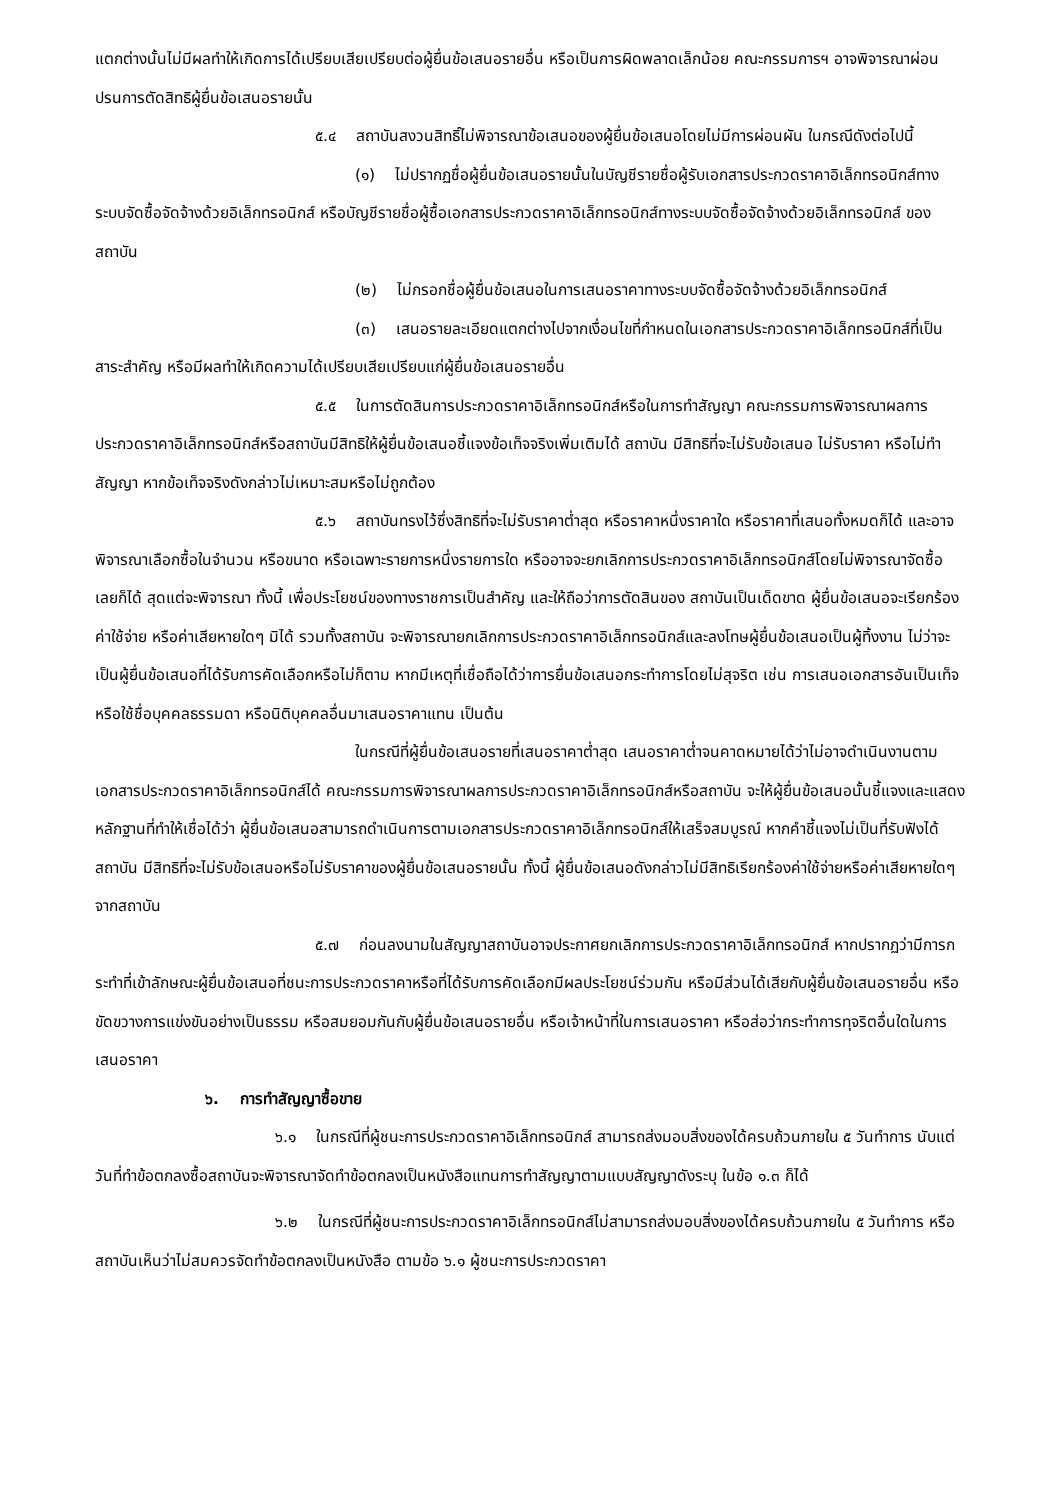แตกต่างนั้นไม่มีผลทำให้เกิดการได้เปรียบเสียเปรียบต่อผู้ยื่นข้อเสนอรายอื่น หรือเป็นการผิดพลาดเล็กน้อย คณะกรรมการฯ อาจพิจารณาผ่อนปรนการตัดสิทธิผู้ยื่นข้อเสนอรายนั้น
๕.๔ สถาบันสงวนสิทธิ์ไม่พิจารณาข้อเสนอของผู้ยื่นข้อเสนอโดยไม่มีการผ่อนผัน ในกรณีดังต่อไปนี้
(๑) ไม่ปรากฏชื่อผู้ยื่นข้อเสนอรายนั้นในบัญชีรายชื่อผู้รับเอกสารประกวดราคาอิเล็กทรอนิกส์ทางระบบจัดซื้อจัดจ้างด้วยอิเล็กทรอนิกส์ หรือบัญชีรายชื่อผู้ซื้อเอกสารประกวดราคาอิเล็กทรอนิกส์ทางระบบจัดซื้อจัดจ้างด้วยอิเล็กทรอนิกส์ ของสถาบัน
(๒) ไม่กรอกชื่อผู้ยื่นข้อเสนอในการเสนอราคาทางระบบจัดซื้อจัดจ้างด้วยอิเล็กทรอนิกส์
(๓) เสนอรายละเอียดแตกต่างไปจากเงื่อนไขที่กำหนดในเอกสารประกวดราคาอิเล็กทรอนิกส์ที่เป็นสาระสำคัญ หรือมีผลทำให้เกิดความได้เปรียบเสียเปรียบแก่ผู้ยื่นข้อเสนอรายอื่น
๕.๕ ในการตัดสินการประกวดราคาอิเล็กทรอนิกส์หรือในการทำสัญญา คณะกรรมการพิจารณาผลการประกวดราคาอิเล็กทรอนิกส์หรือสถาบันมีสิทธิให้ผู้ยื่นข้อเสนอชี้แจงข้อเท็จจริงเพิ่มเติมได้ สถาบัน มีสิทธิที่จะไม่รับข้อเสนอ ไม่รับราคา หรือไม่ทำสัญญา หากข้อเท็จจริงดังกล่าวไม่เหมาะสมหรือไม่ถูกต้อง
๕.๖ สถาบันทรงไว้ซึ่งสิทธิที่จะไม่รับราคาต่ำสุด หรือราคาหนึ่งราคาใด หรือราคาที่เสนอทั้งหมดก็ได้ และอาจพิจารณาเลือกซื้อในจำนวน หรือขนาด หรือเฉพาะรายการหนึ่งรายการใด หรืออาจจะยกเลิกการประกวดราคาอิเล็กทรอนิกส์โดยไม่พิจารณาจัดซื้อเลยก็ได้ สุดแต่จะพิจารณา ทั้งนี้ เพื่อประโยชน์ของทางราชการเป็นสำคัญ และให้ถือว่าการตัดสินของ สถาบันเป็นเด็ดขาด ผู้ยื่นข้อเสนอจะเรียกร้องค่าใช้จ่าย หรือค่าเสียหายใดๆ มิได้ รวมทั้งสถาบัน จะพิจารณายกเลิกการประกวดราคาอิเล็กทรอนิกส์และลงโทษผู้ยื่นข้อเสนอเป็นผู้ทิ้งงาน ไม่ว่าจะเป็นผู้ยื่นข้อเสนอที่ได้รับการคัดเลือกหรือไม่ก็ตาม หากมีเหตุที่เชื่อถือได้ว่าการยื่นข้อเสนอกระทำการโดยไม่สุจริต เช่น การเสนอเอกสารอันเป็นเท็จ หรือใช้ชื่อบุคคลธรรมดา หรือนิติบุคคลอื่นมาเสนอราคาแทน เป็นต้น
ในกรณีที่ผู้ยื่นข้อเสนอรายที่เสนอราคาต่ำสุด เสนอราคาต่ำจนคาดหมายได้ว่าไม่อาจดำเนินงานตามเอกสารประกวดราคาอิเล็กทรอนิกส์ได้ คณะกรรมการพิจารณาผลการประกวดราคาอิเล็กทรอนิกส์หรือสถาบัน จะให้ผู้ยื่นข้อเสนอนั้นชี้แจงและแสดงหลักฐานที่ทำให้เชื่อได้ว่า ผู้ยื่นข้อเสนอสามารถดำเนินการตามเอกสารประกวดราคาอิเล็กทรอนิกส์ให้เสร็จสมบูรณ์ หากคำชี้แจงไม่เป็นที่รับฟังได้ สถาบัน มีสิทธิที่จะไม่รับข้อเสนอหรือไม่รับราคาของผู้ยื่นข้อเสนอรายนั้น ทั้งนี้ ผู้ยื่นข้อเสนอดังกล่าวไม่มีสิทธิเรียกร้องค่าใช้จ่ายหรือค่าเสียหายใดๆ จากสถาบัน
๕.๗ ก่อนลงนามในสัญญาสถาบันอาจประกาศยกเลิกการประกวดราคาอิเล็กทรอนิกส์ หากปรากฏว่ามีการกระทำที่เข้าลักษณะผู้ยื่นข้อเสนอที่ชนะการประกวดราคาหรือที่ได้รับการคัดเลือกมีผลประโยชน์ร่วมกัน หรือมีส่วนได้เสียกับผู้ยื่นข้อเสนอรายอื่น หรือขัดขวางการแข่งขันอย่างเป็นธรรม หรือสมยอมกันกับผู้ยื่นข้อเสนอรายอื่น หรือเจ้าหน้าที่ในการเสนอราคา หรือส่อว่ากระทำการทุจริตอื่นใดในการเสนอราคา
๖. การทำสัญญาซื้อขาย
๖.๑ ในกรณีที่ผู้ชนะการประกวดราคาอิเล็กทรอนิกส์ สามารถส่งมอบสิ่งของได้ครบถ้วนภายใน ๕ วันทำการ นับแต่วันที่ทำข้อตกลงซื้อสถาบันจะพิจารณาจัดทำข้อตกลงเป็นหนังสือแทนการทำสัญญาตามแบบสัญญาดังระบุ ในข้อ ๑.๓ ก็ได้
๖.๒ ในกรณีที่ผู้ชนะการประกวดราคาอิเล็กทรอนิกส์ไม่สามารถส่งมอบสิ่งของได้ครบถ้วนภายใน ๕ วันทำการ หรือสถาบันเห็นว่าไม่สมควรจัดทำข้อตกลงเป็นหนังสือ ตามข้อ ๖.๑ ผู้ชนะการประกวดราคา